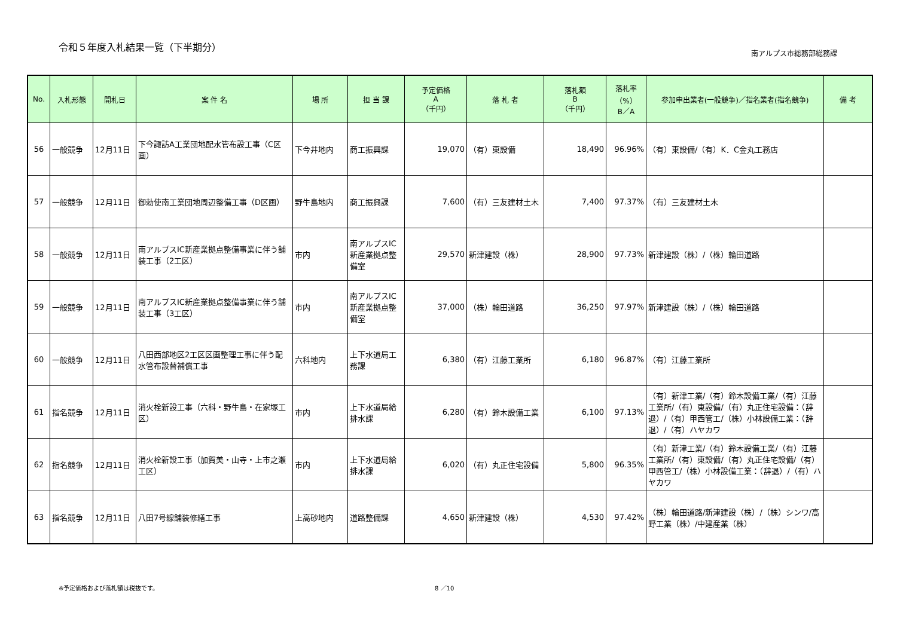令和５年度入札結果一覧（下半期分）
南アルプス市総務部総務課
| No. | 入札形態 | 開札日 | 案 件 名 | 場 所 | 担 当 課 | 予定価格 A （千円） | 落 札 者 | 落札額 B （千円） | 落札率 （%） B／A | 参加申出業者(一般競争)／指名業者(指名競争) | 備 考 |
| --- | --- | --- | --- | --- | --- | --- | --- | --- | --- | --- | --- |
| 56 | 一般競争 | 12月11日 | 下今諏訪A工業団地配水管布設工事（C区画） | 下今井地内 | 商工振興課 | 19,070 | （有）東設備 | 18,490 | 96.96% | （有）東設備/（有）K．C金丸工務店 | |
| 57 | 一般競争 | 12月11日 | 御勅使南工業団地周辺整備工事（D区画） | 野牛島地内 | 商工振興課 | 7,600 | （有）三友建材土木 | 7,400 | 97.37% | （有）三友建材土木 | |
| 58 | 一般競争 | 12月11日 | 南アルプスIC新産業拠点整備事業に伴う舗装工事（2工区） | 市内 | 南アルプスIC新産業拠点整備室 | 29,570 | 新津建設（株） | 28,900 | 97.73% | 新津建設（株）/（株）輪田道路 | |
| 59 | 一般競争 | 12月11日 | 南アルプスIC新産業拠点整備事業に伴う舗装工事（3工区） | 市内 | 南アルプスIC新産業拠点整備室 | 37,000 | （株）輪田道路 | 36,250 | 97.97% | 新津建設（株）/（株）輪田道路 | |
| 60 | 一般競争 | 12月11日 | 八田西部地区2工区区画整理工事に伴う配水管布設替補償工事 | 六科地内 | 上下水道局工務課 | 6,380 | （有）江藤工業所 | 6,180 | 96.87% | （有）江藤工業所 | |
| 61 | 指名競争 | 12月11日 | 消火栓新設工事（六科・野牛島・在家塚工区） | 市内 | 上下水道局給排水課 | 6,280 | （有）鈴木設備工業 | 6,100 | 97.13% | （有）新津工業/（有）鈴木設備工業/（有）江藤工業所/（有）東設備/（有）丸正住宅設備：（辞退）/（有）甲西管工/（株）小林設備工業：（辞退）/（有）ハヤカワ | |
| 62 | 指名競争 | 12月11日 | 消火栓新設工事（加賀美・山寺・上市之瀬工区） | 市内 | 上下水道局給排水課 | 6,020 | （有）丸正住宅設備 | 5,800 | 96.35% | （有）新津工業/（有）鈴木設備工業/（有）江藤工業所/（有）東設備/（有）丸正住宅設備/（有）甲西管工/（株）小林設備工業：（辞退）/（有）ハヤカワ | |
| 63 | 指名競争 | 12月11日 | 八田7号線舗装修繕工事 | 上高砂地内 | 道路整備課 | 4,650 | 新津建設（株） | 4,530 | 97.42% | （株）輪田道路/新津建設（株）/（株）シンワ/高野工業（株）/中建産業（株） | |
※予定価格および落札額は税抜です。 8 ／10